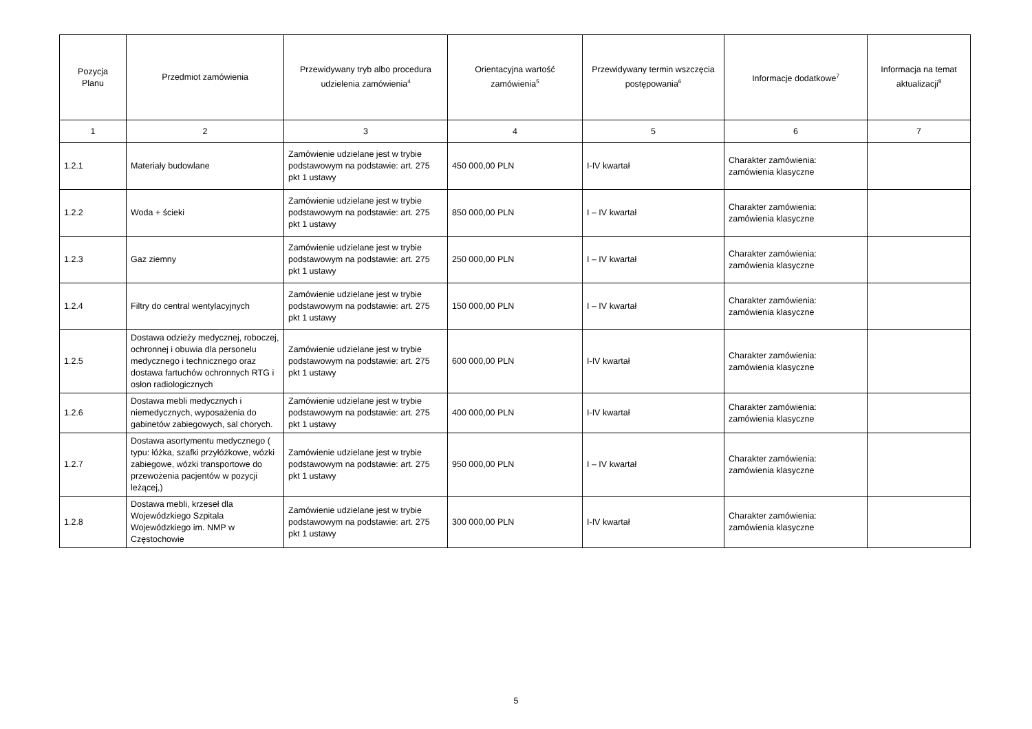| Pozycja Planu | Przedmiot zamówienia | Przewidywany tryb albo procedura udzielenia zamówienia<sup>4</sup> | Orientacyjna wartość zamówienia<sup>5</sup> | Przewidywany termin wszczęcia postępowania<sup>6</sup> | Informacje dodatkowe<sup>7</sup> | Informacja na temat aktualizacji<sup>8</sup> |
| --- | --- | --- | --- | --- | --- | --- |
| 1 | 2 | 3 | 4 | 5 | 6 | 7 |
| 1.2.1 | Materiały budowlane | Zamówienie udzielane jest w trybie podstawowym na podstawie: art. 275 pkt 1 ustawy | 450 000,00 PLN | I-IV kwartał | Charakter zamówienia: zamówienia klasyczne | |
| 1.2.2 | Woda + ścieki | Zamówienie udzielane jest w trybie podstawowym na podstawie: art. 275 pkt 1 ustawy | 850 000,00 PLN | I – IV kwartał | Charakter zamówienia: zamówienia klasyczne | |
| 1.2.3 | Gaz ziemny | Zamówienie udzielane jest w trybie podstawowym na podstawie: art. 275 pkt 1 ustawy | 250 000,00 PLN | I – IV kwartał | Charakter zamówienia: zamówienia klasyczne | |
| 1.2.4 | Filtry do central wentylacyjnych | Zamówienie udzielane jest w trybie podstawowym na podstawie: art. 275 pkt 1 ustawy | 150 000,00 PLN | I – IV kwartał | Charakter zamówienia: zamówienia klasyczne | |
| 1.2.5 | Dostawa odzieży medycznej, roboczej, ochronnej i obuwia dla personelu medycznego i technicznego oraz dostawa fartuchów ochronnych RTG i osłon radiologicznych | Zamówienie udzielane jest w trybie podstawowym na podstawie: art. 275 pkt 1 ustawy | 600 000,00 PLN | I-IV kwartał | Charakter zamówienia: zamówienia klasyczne | |
| 1.2.6 | Dostawa mebli medycznych i niemedycznych, wyposażenia do gabinetów zabiegowych, sal chorych. | Zamówienie udzielane jest w trybie podstawowym na podstawie: art. 275 pkt 1 ustawy | 400 000,00 PLN | I-IV kwartał | Charakter zamówienia: zamówienia klasyczne | |
| 1.2.7 | Dostawa asortymentu medycznego ( typu: łóżka, szafki przyłóżkowe, wózki zabiegowe, wózki transportowe do przewożenia pacjentów w pozycji leżącej,) | Zamówienie udzielane jest w trybie podstawowym na podstawie: art. 275 pkt 1 ustawy | 950 000,00 PLN | I – IV kwartał | Charakter zamówienia: zamówienia klasyczne | |
| 1.2.8 | Dostawa mebli, krzeseł dla Wojewódzkiego Szpitala Wojewódzkiego im. NMP w Częstochowie | Zamówienie udzielane jest w trybie podstawowym na podstawie: art. 275 pkt 1 ustawy | 300 000,00 PLN | I-IV kwartał | Charakter zamówienia: zamówienia klasyczne | |
5